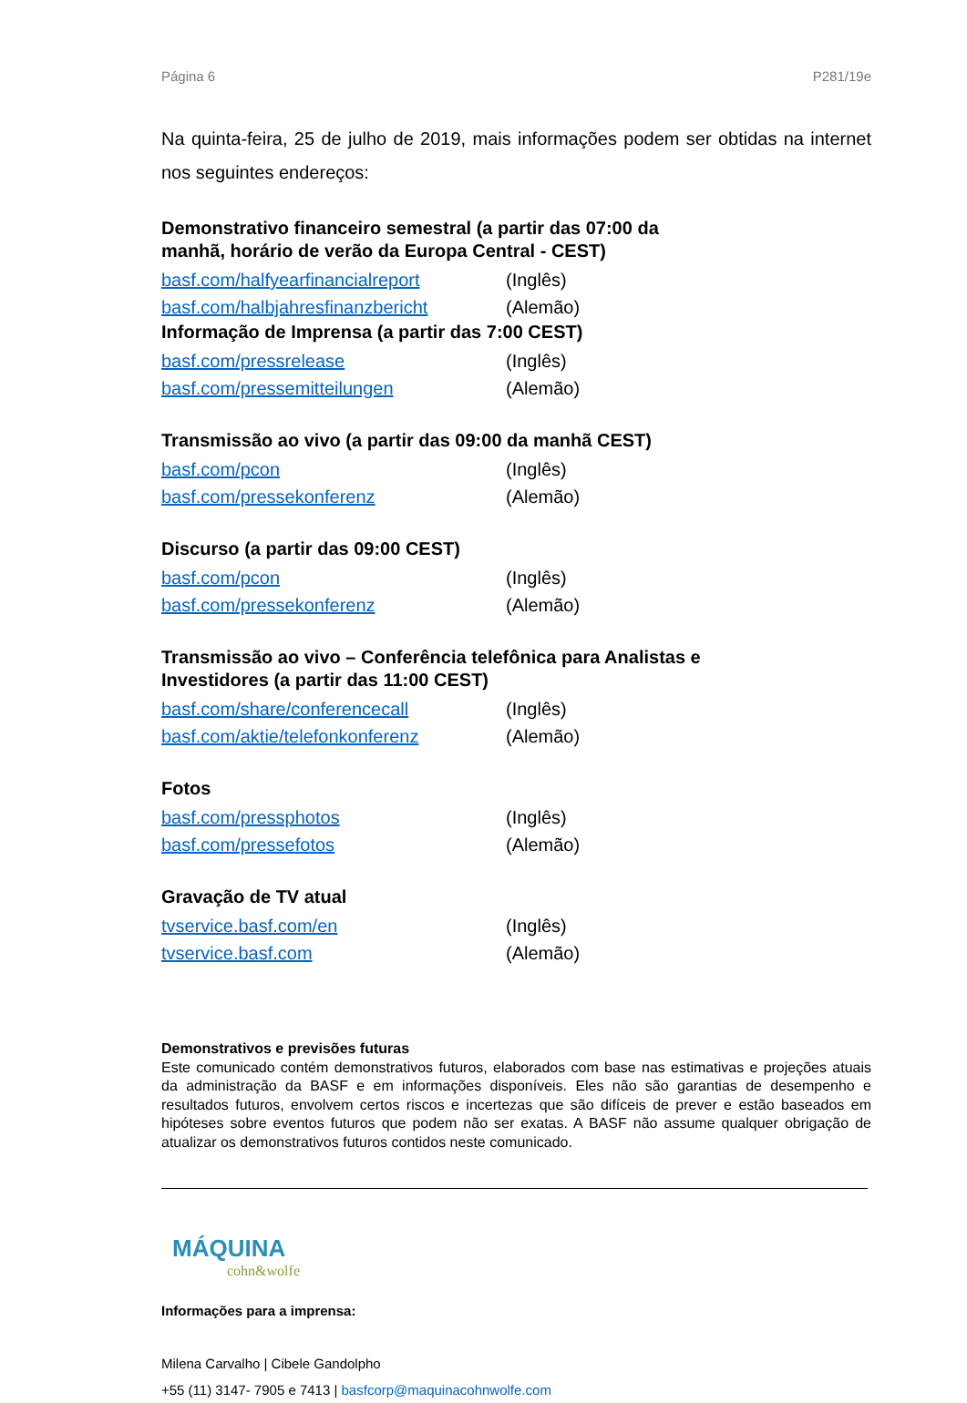Página 6 P281/19e
Na quinta-feira, 25 de julho de 2019, mais informações podem ser obtidas na internet nos seguintes endereços:
Demonstrativo financeiro semestral (a partir das 07:00 da
manhã, horário de verão da Europa Central - CEST)
basf.com/halfyearfinancialreport (Inglês)
basf.com/halbjahresfinanzbericht (Alemão)
Informação de Imprensa (a partir das 7:00 CEST)
basf.com/pressrelease (Inglês)
basf.com/pressemitteilungen (Alemão)
Transmissão ao vivo (a partir das 09:00 da manhã CEST)
basf.com/pcon (Inglês)
basf.com/pressekonferenz (Alemão)
Discurso (a partir das 09:00 CEST)
basf.com/pcon (Inglês)
basf.com/pressekonferenz (Alemão)
Transmissão ao vivo – Conferência telefônica para Analistas e
Investidores (a partir das 11:00 CEST)
basf.com/share/conferencecall (Inglês)
basf.com/aktie/telefonkonferenz (Alemão)
Fotos
basf.com/pressphotos (Inglês)
basf.com/pressefotos (Alemão)
Gravação de TV atual
tvservice.basf.com/en (Inglês)
tvservice.basf.com (Alemão)
Demonstrativos e previsões futuras
Este comunicado contém demonstrativos futuros, elaborados com base nas estimativas e projeções atuais da administração da BASF e em informações disponíveis. Eles não são garantias de desempenho e resultados futuros, envolvem certos riscos e incertezas que são difíceis de prever e estão baseados em hipóteses sobre eventos futuros que podem não ser exatas. A BASF não assume qualquer obrigação de atualizar os demonstrativos futuros contidos neste comunicado.
MÁQUINA
cohn&wolfe
Informações para a imprensa:
Milena Carvalho | Cibele Gandolpho
+55 (11) 3147- 7905 e 7413 | basfcorp@maquinacohnwolfe.com